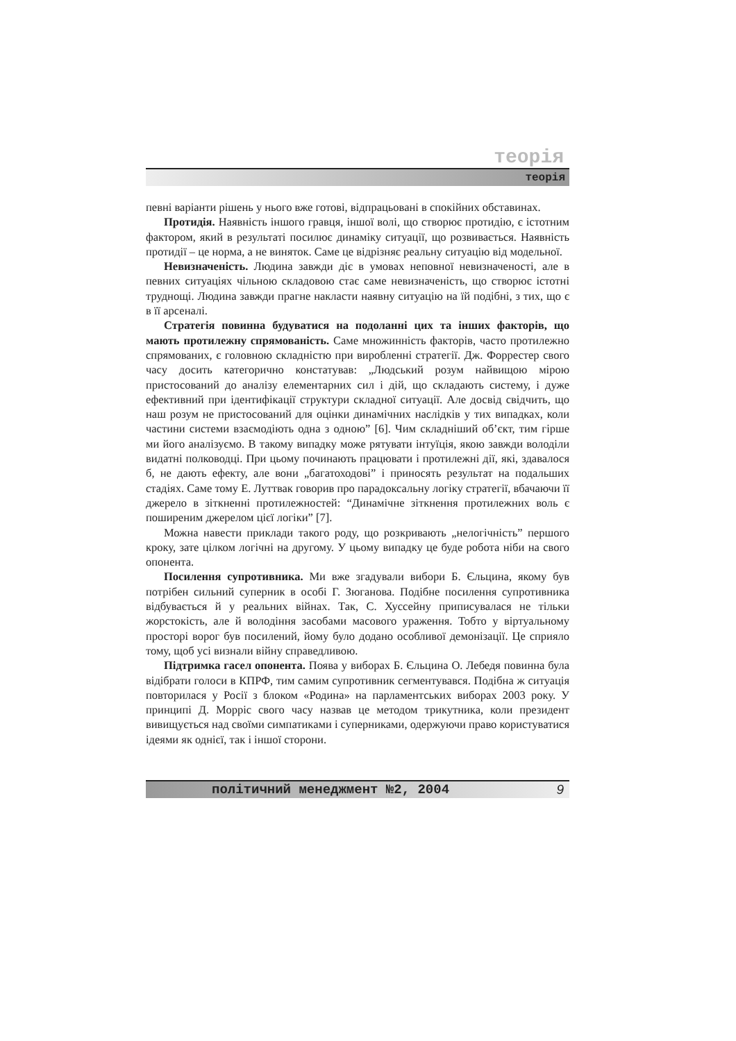теорія
теорія
певні варіанти рішень у нього вже готові, відпрацьовані в спокійних обставинах.
Протидія. Наявність іншого гравця, іншої волі, що створює протидію, є істотним фактором, який в результаті посилює динаміку ситуації, що розвивається. Наявність протидії – це норма, а не виняток. Саме це відрізняє реальну ситуацію від модельної.
Невизначеність. Людина завжди діє в умовах неповної невизначеності, але в певних ситуаціях чільною складовою стає саме невизначеність, що створює істотні труднощі. Людина завжди прагне накласти наявну ситуацію на їй подібні, з тих, що є в її арсеналі.
Стратегія повинна будуватися на подоланні цих та інших факторів, що мають протилежну спрямованість. Саме множинність факторів, часто протилежно спрямованих, є головною складністю при виробленні стратегії. Дж. Форрестер свого часу досить категорично констатував: „Людський розум найвищою мірою пристосований до аналізу елементарних сил і дій, що складають систему, і дуже ефективний при ідентифікації структури складної ситуації. Але досвід свідчить, що наш розум не пристосований для оцінки динамічних наслідків у тих випадках, коли частини системи взаємодіють одна з одною” [6]. Чим складніший об’єкт, тим гірше ми його аналізуємо. В такому випадку може рятувати інтуїція, якою завжди володіли видатні полководці. При цьому починають працювати і протилежні дії, які, здавалося б, не дають ефекту, але вони „багатоходові” і приносять результат на подальших стадіях. Саме тому Е. Луттвак говорив про парадоксальну логіку стратегії, вбачаючи її джерело в зіткненні протилежностей: “Динамічне зіткнення протилежних воль є поширеним джерелом цієї логіки” [7].
Можна навести приклади такого роду, що розкривають „нелогічність” першого кроку, зате цілком логічні на другому. У цьому випадку це буде робота ніби на свого опонента.
Посилення супротивника. Ми вже згадували вибори Б. Єльцина, якому був потрібен сильний суперник в особі Г. Зюганова. Подібне посилення супротивника відбувається й у реальних війнах. Так, С. Хуссейну приписувалася не тільки жорстокість, але й володіння засобами масового ураження. Тобто у віртуальному просторі ворог був посилений, йому було додано особливої демонізації. Це сприяло тому, щоб усі визнали війну справедливою.
Підтримка гасел опонента. Поява у виборах Б. Єльцина О. Лебедя повинна була відібрати голоси в КПРФ, тим самим супротивник сегментувався. Подібна ж ситуація повторилася у Росії з блоком «Родина» на парламентських виборах 2003 року. У принципі Д. Морріс свого часу назвав це методом трикутника, коли президент вивищується над своїми симпатиками і суперниками, одержуючи право користуватися ідеями як однієї, так і іншої сторони.
політичний менеджмент №2, 2004 9